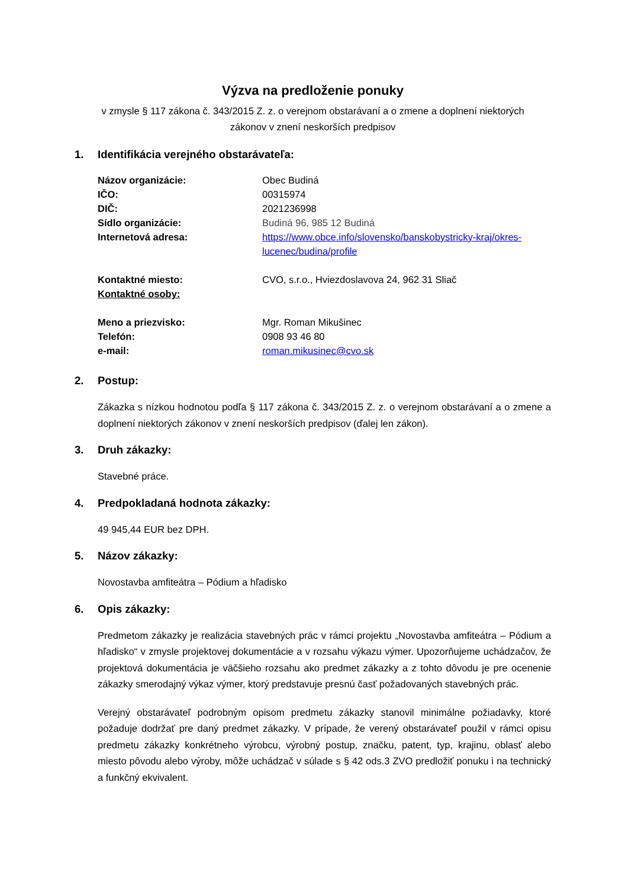Výzva na predloženie ponuky
v zmysle § 117 zákona č. 343/2015 Z. z. o verejnom obstarávaní a o zmene a doplnení niektorých
zákonov v znení neskorších predpisov
1. Identifikácia verejného obstarávateľa:
Názov organizácie: Obec Budiná
IČO: 00315974
DIČ: 2021236998
Sídlo organizácie: Budiná 96, 985 12 Budiná
Internetová adresa: https://www.obce.info/slovensko/banskobystricky-kraj/okres-lucenec/budina/profile
Kontaktné miesto: CVO, s.r.o., Hviezdoslavova 24, 962 31 Sliač
Kontaktné osoby:
Meno a priezvisko: Mgr. Roman Mikušinec
Telefón: 0908 93 46 80
e-mail: roman.mikusinec@cvo.sk
2. Postup:
Zákazka s nízkou hodnotou podľa § 117 zákona č. 343/2015 Z. z. o verejnom obstarávaní a o zmene a doplnení niektorých zákonov v znení neskorších predpisov (ďalej len zákon).
3. Druh zákazky:
Stavebné práce.
4. Predpokladaná hodnota zákazky:
49 945,44 EUR bez DPH.
5. Názov zákazky:
Novostavba amfiteátra – Pódium a hľadisko
6. Opis zákazky:
Predmetom zákazky je realizácia stavebných prác v rámci projektu „Novostavba amfiteátra – Pódium a hľadisko“ v zmysle projektovej dokumentácie a v rozsahu výkazu výmer. Upozorňujeme uchádzačov, že projektová dokumentácia je väčšieho rozsahu ako predmet zákazky a z tohto dôvodu je pre ocenenie zákazky smerodajný výkaz výmer, ktorý predstavuje presnú časť požadovaných stavebných prác.
Verejný obstarávateľ podrobným opisom predmetu zákazky stanovil minimálne požiadavky, ktoré požaduje dodržať pre daný predmet zákazky. V prípade, že verený obstarávateľ použil v rámci opisu predmetu zákazky konkrétneho výrobcu, výrobný postup, značku, patent, typ, krajinu, oblasť alebo miesto pôvodu alebo výroby, môže uchádzač v súlade s § 42 ods.3 ZVO predložiť ponuku i na technický a funkčný ekvivalent.